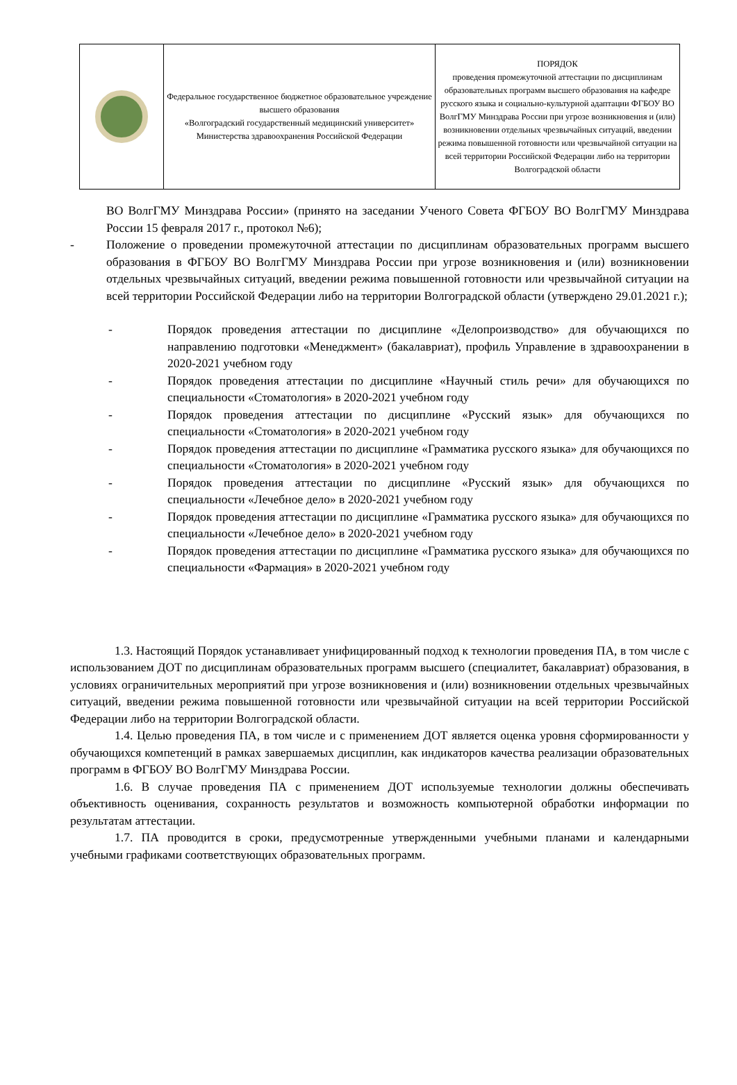| | Федеральное государственное бюджетное образовательное учреждение высшего образования «Волгоградский государственный медицинский университет» Министерства здравоохранения Российской Федерации | ПОРЯДОК проведения промежуточной аттестации по дисциплинам образовательных программ высшего образования на кафедре русского языка и социально-культурной адаптации ФГБОУ ВО ВолгГМУ Минздрава России при угрозе возникновения и (или) возникновении отдельных чрезвычайных ситуаций, введении режима повышенной готовности или чрезвычайной ситуации на всей территории Российской Федерации либо на территории Волгоградской области |
ВО ВолгГМУ Минздрава России» (принято на заседании Ученого Совета ФГБОУ ВО ВолгГМУ Минздрава России 15 февраля 2017 г., протокол №6);
- Положение о проведении промежуточной аттестации по дисциплинам образовательных программ высшего образования в ФГБОУ ВО ВолгГМУ Минздрава России при угрозе возникновения и (или) возникновении отдельных чрезвычайных ситуаций, введении режима повышенной готовности или чрезвычайной ситуации на всей территории Российской Федерации либо на территории Волгоградской области (утверждено 29.01.2021 г.);
- Порядок проведения аттестации по дисциплине «Делопроизводство» для обучающихся по направлению подготовки «Менеджмент» (бакалавриат), профиль Управление в здравоохранении в 2020-2021 учебном году
- Порядок проведения аттестации по дисциплине «Научный стиль речи» для обучающихся по специальности «Стоматология» в 2020-2021 учебном году
- Порядок проведения аттестации по дисциплине «Русский язык» для обучающихся по специальности «Стоматология» в 2020-2021 учебном году
- Порядок проведения аттестации по дисциплине «Грамматика русского языка» для обучающихся по специальности «Стоматология» в 2020-2021 учебном году
- Порядок проведения аттестации по дисциплине «Русский язык» для обучающихся по специальности «Лечебное дело» в 2020-2021 учебном году
- Порядок проведения аттестации по дисциплине «Грамматика русского языка» для обучающихся по специальности «Лечебное дело» в 2020-2021 учебном году
- Порядок проведения аттестации по дисциплине «Грамматика русского языка» для обучающихся по специальности «Фармация» в 2020-2021 учебном году
1.3. Настоящий Порядок устанавливает унифицированный подход к технологии проведения ПА, в том числе с использованием ДОТ по дисциплинам образовательных программ высшего (специалитет, бакалавриат) образования, в условиях ограничительных мероприятий при угрозе возникновения и (или) возникновении отдельных чрезвычайных ситуаций, введении режима повышенной готовности или чрезвычайной ситуации на всей территории Российской Федерации либо на территории Волгоградской области.
1.4. Целью проведения ПА, в том числе и с применением ДОТ является оценка уровня сформированности у обучающихся компетенций в рамках завершаемых дисциплин, как индикаторов качества реализации образовательных программ в ФГБОУ ВО ВолгГМУ Минздрава России.
1.6. В случае проведения ПА с применением ДОТ используемые технологии должны обеспечивать объективность оценивания, сохранность результатов и возможность компьютерной обработки информации по результатам аттестации.
1.7. ПА проводится в сроки, предусмотренные утвержденными учебными планами и календарными учебными графиками соответствующих образовательных программ.